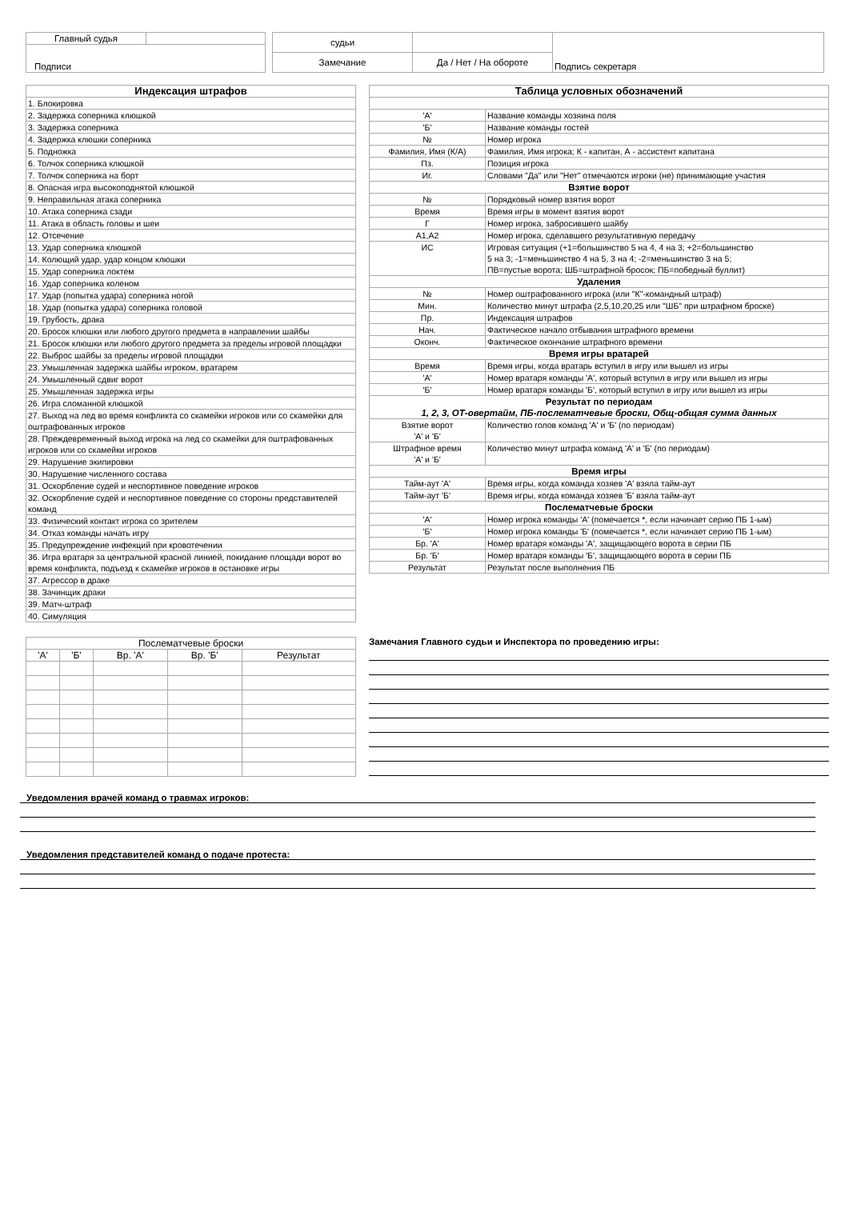| Главный судья | |
| Подписи | |
| судьи | | Подпись секретаря |
| Замечание | Да / Нет / На обороте | |
| Индексация штрафов |
| --- |
| 1. Блокировка |
| 2. Задержка соперника клюшкой |
| 3. Задержка соперника |
| 4. Задержка клюшки соперника |
| 5. Подножка |
| 6. Толчок соперника клюшкой |
| 7. Толчок соперника на борт |
| 8. Опасная игра высокоподнятой клюшкой |
| 9. Неправильная атака соперника |
| 10. Атака соперника сзади |
| 11. Атака в область головы и шеи |
| 12. Отсечение |
| 13. Удар соперника клюшкой |
| 14. Колющий удар, удар концом клюшки |
| 15. Удар соперника локтем |
| 16. Удар соперника коленом |
| 17. Удар (попытка удара) соперника ногой |
| 18. Удар (попытка удара) соперника головой |
| 19. Грубость, драка |
| 20. Бросок клюшки или любого другого предмета в направлении шайбы |
| 21. Бросок клюшки или любого другого предмета за пределы игровой площадки |
| 22. Выброс шайбы за пределы игровой площадки |
| 23. Умышленная задержка шайбы игроком, вратарем |
| 24. Умышленный сдвиг ворот |
| 25. Умышленная задержка игры |
| 26. Игра сломанной клюшкой |
| 27. Выход на лед во время конфликта со скамейки игроков или со скамейки для оштрафованных игроков |
| 28. Преждевременный выход игрока на лед со скамейки для оштрафованных игроков или со скамейки игроков |
| 29. Нарушение экипировки |
| 30. Нарушение численного состава |
| 31. Оскорбление судей и неспортивное поведение игроков |
| 32. Оскорбление судей и неспортивное поведение со стороны представителей команд |
| 33. Физический контакт игрока со зрителем |
| 34. Отказ команды начать игру |
| 35. Предупреждение инфекций при кровотечении |
| 36. Игра вратаря за центральной красной линией, покидание площади ворот во время конфликта, подъезд к скамейке игроков в остановке игры |
| 37. Агрессор в драке |
| 38. Зачинщик драки |
| 39. Матч-штраф |
| 40. Симуляция |
| Таблица условных обозначений | |
| --- | --- |
| 'А' | Название команды хозяина поля |
| 'Б' | Название команды гостей |
| № | Номер игрока |
| Фамилия, Имя (К/А) | Фамилия, Имя игрока; К - капитан, А - ассистент капитана |
| Пз. | Позиция игрока |
| Иг. | Словами "Да" или "Нет" отмечаются игроки (не) принимающие участия |
| Взятие ворот | |
| № | Порядковый номер взятия ворот |
| Время | Время игры в момент взятия ворот |
| Г | Номер игрока, забросившего шайбу |
| А1,А2 | Номер игрока, сделавшего результативную передачу |
| ИС | Игровая ситуация (+1=большинство 5 на 4, 4 на 3; +2=большинство 5 на 3; -1=меньшинство 4 на 5, 3 на 4; -2=меньшинство 3 на 5; ПВ=пустые ворота; ШБ=штрафной бросок; ПБ=победный буллит) |
| Удаления | |
| № | Номер оштрафованного игрока (или "К"-командный штраф) |
| Мин. | Количество минут штрафа (2,5,10,20,25 или "ШБ" при штрафном броске) |
| Пр. | Индексация штрафов |
| Нач. | Фактическое начало отбывания штрафного времени |
| Оконч. | Фактическое окончание штрафного времени |
| Время игры вратарей | |
| Время | Время игры, когда вратарь вступил в игру или вышел из игры |
| 'А' | Номер вратаря команды 'А', который вступил в игру или вышел из игры |
| 'Б' | Номер вратаря команды 'Б', который вступил в игру или вышел из игры |
| Результат по периодам 1, 2, 3, ОТ-овертайм, ПБ-послематчевые броски, Общ-общая сумма данных | |
| Взятие ворот 'А' и 'Б' | Количество голов команд 'А' и 'Б' (по периодам) |
| Штрафное время 'А' и 'Б' | Количество минут штрафа команд 'А' и 'Б' (по периодам) |
| Время игры | |
| Тайм-аут 'А' | Время игры, когда команда хозяев 'А' взяла тайм-аут |
| Тайм-аут 'Б' | Время игры, когда команда хозяев 'Б' взяла тайм-аут |
| Послематчевые броски | |
| 'А' | Номер игрока команды 'А' (помечается *, если начинает серию ПБ 1-ым) |
| 'Б' | Номер игрока команды 'Б' (помечается *, если начинает серию ПБ 1-ым) |
| Бр. 'А' | Номер вратаря команды 'А', защищающего ворота в серии ПБ |
| Бр. 'Б' | Номер вратаря команды 'Б', защищающего ворота в серии ПБ |
| Результат | Результат после выполнения ПБ |
| Послематчевые броски | | | | |
| 'А' | 'Б' | Вр. 'А' | Вр. 'Б' | Результат |
Замечания Главного судьи и Инспектора по проведению игры:
Уведомления врачей команд о травмах игроков:
Уведомления представителей команд о подаче протеста: